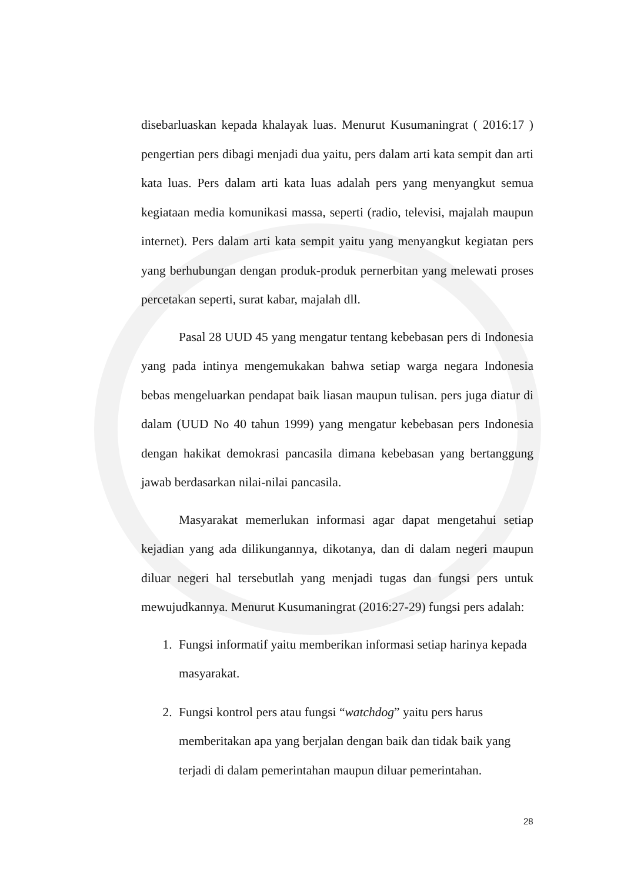disebarluaskan kepada khalayak luas. Menurut Kusumaningrat ( 2016:17 ) pengertian pers dibagi menjadi dua yaitu, pers dalam arti kata sempit dan arti kata luas. Pers dalam arti kata luas adalah pers yang menyangkut semua kegiataan media komunikasi massa, seperti (radio, televisi, majalah maupun internet). Pers dalam arti kata sempit yaitu yang menyangkut kegiatan pers yang berhubungan dengan produk-produk pernerbitan yang melewati proses percetakan seperti, surat kabar, majalah dll.
Pasal 28 UUD 45 yang mengatur tentang kebebasan pers di Indonesia yang pada intinya mengemukakan bahwa setiap warga negara Indonesia bebas mengeluarkan pendapat baik liasan maupun tulisan. pers juga diatur di dalam (UUD No 40 tahun 1999) yang mengatur kebebasan pers Indonesia dengan hakikat demokrasi pancasila dimana kebebasan yang bertanggung jawab berdasarkan nilai-nilai pancasila.
Masyarakat memerlukan informasi agar dapat mengetahui setiap kejadian yang ada dilikungannya, dikotanya, dan di dalam negeri maupun diluar negeri hal tersebutlah yang menjadi tugas dan fungsi pers untuk mewujudkannya. Menurut Kusumaningrat (2016:27-29) fungsi pers adalah:
1. Fungsi informatif yaitu memberikan informasi setiap harinya kepada masyarakat.
2. Fungsi kontrol pers atau fungsi “watchdog” yaitu pers harus memberitakan apa yang berjalan dengan baik dan tidak baik yang terjadi di dalam pemerintahan maupun diluar pemerintahan.
28